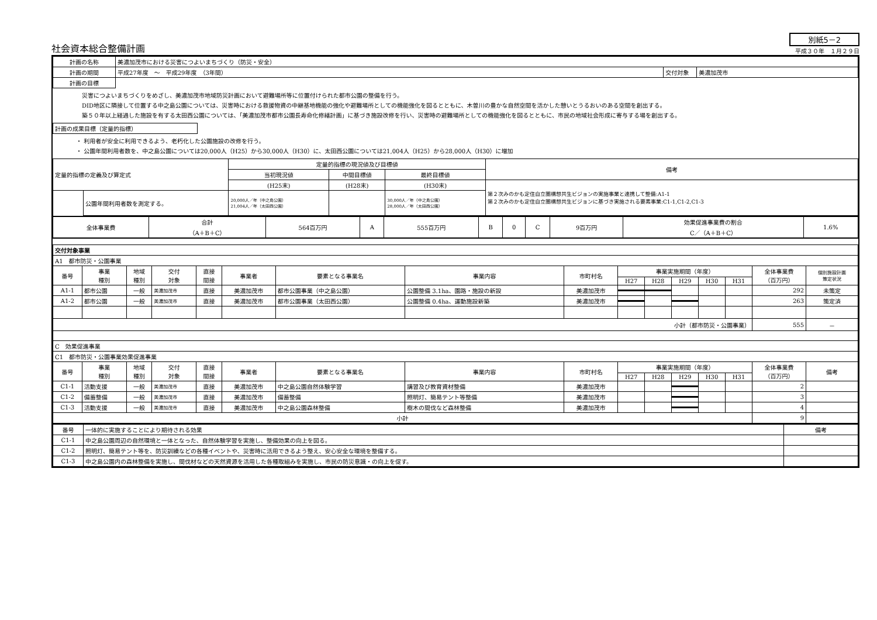社会資本総合整備計画
別紙5－2
平成３０年　１月２９日
| 計画の名称 | 美濃加茂市における災害につよいまちづくり（防災・安全） | | |
| 計画の期間 | 平成27年度 ～ 平成29年度 （3年間） | 交付対象 | 美濃加茂市 |
| 計画の目標 | | | |
災害につよいまちづくりをめざし、美濃加茂市地域防災計画において避難場所等に位置付けられた都市公園の整備を行う。
DID地区に隣接して位置する中之島公園については、災害時における救援物資の中継基地機能の強化や避難場所としての機能強化を図るとともに、木曽川の豊かな自然空間を活かした憩いとうるおいのある空間を創出する。
築５０年以上経過した施設を有する太田西公園については、「美濃加茂市都市公園長寿命化修繕計画」に基づき施設改修を行い、災害時の避難場所としての機能強化を図るとともに、市民の地域社会形成に寄与する場を創出する。
| 計画の成果目標（定量的指標） | |
・ 利用者が安全に利用できるよう、老朽化した公園施設の改修を行う。
・ 公園年間利用者数を、中之島公園については20,000人（H25）から30,000人（H30）に、太田西公園については21,004人（H25）から28,000人（H30）に増加
| 定量的指標の定義及び算定式 | | 定量的指標の現況値及び目標値 | | | 備考 |
| | | 当初現況値 | 中間目標値 | 最終目標値 | |
| | | (H25末) | (H28末) | (H30末) | 第２次みのかも定住自立圏構想共生ビジョンの実施事業と連携して整備:A1-1 第２次みのかも定住自立圏構想共生ビジョンに基づき実施される要素事業:C1-1,C1-2,C1-3 |
| | 公園年間利用者数を測定する。 | 20,000人／年（中之島公園） 21,004人／年（太田西公園） | | 30,000人／年（中之島公園） 28,000人／年（太田西公園） | |
| 全体事業費 | 合計 （A＋B＋C） | 564百万円 | A | 555百万円 | B | 0 | C | 9百万円 | 効果促進事業費の割合 C／（A＋B＋C） | 1.6% |
| 交付対象事業 | | | | | | | | | | | | | | | |
| A1 都市防災・公園事業 | | | | | | | | | | | | | | | |
| 番号 | 事業 種別 | 地域 種別 | 交付 対象 | 直接 間接 | 事業者 | 要素となる事業名 | 事業内容 | 市町村名 | 事業実施期間（年度） | | | | | 全体事業費 （百万円） | 個別施設計画 策定状況 |
| | | | | | | | | | H27 | H28 | H29 | H30 | H31 | | |
| A1-1 | 都市公園 | 一般 | 美濃加茂市 | 直接 | 美濃加茂市 | 都市公園事業（中之島公園） | 公園整備 3.1ha、園路・施設の新設 | 美濃加茂市 | | | | | | 292 | 未策定 |
| A1-2 | 都市公園 | 一般 | 美濃加茂市 | 直接 | 美濃加茂市 | 都市公園事業（太田西公園） | 公園整備 0.4ha、運動施設新築 | 美濃加茂市 | | | | | | 263 | 策定済 |
| 小計（都市防災・公園事業） | | | | | | | | | | | | | | 555 | － |
| C 効果促進事業 | | | | | | | | | | | | | | | |
| C1 都市防災・公園事業効果促進事業 | | | | | | | | | | | | | | | |
| 番号 | 事業 種別 | 地域 種別 | 交付 対象 | 直接 間接 | 事業者 | 要素となる事業名 | 事業内容 | 市町村名 | 事業実施期間（年度） | | | | | 全体事業費 （百万円） | 備考 |
| | | | | | | | | | H27 | H28 | H29 | H30 | H31 | | |
| C1-1 | 活動支援 | 一般 | 美濃加茂市 | 直接 | 美濃加茂市 | 中之島公園自然体験学習 | 講習及び教育資材整備 | 美濃加茂市 | | | | | | 2 | |
| C1-2 | 備蓄整備 | 一般 | 美濃加茂市 | 直接 | 美濃加茂市 | 備蓄整備 | 照明灯、簡易テント等整備 | 美濃加茂市 | | | | | | 3 | |
| C1-3 | 活動支援 | 一般 | 美濃加茂市 | 直接 | 美濃加茂市 | 中之島公園森林整備 | 樹木の間伐など森林整備 | 美濃加茂市 | | | | | | 4 | |
| 小計 | | | | | | | | | | | | | | 9 | |
| 番号 | 一体的に実施することにより期待される効果 | 備考 |
| C1-1 | 中之島公園周辺の自然環境と一体となった、自然体験学習を実施し、整備効果の向上を図る。 | |
| C1-2 | 照明灯、簡易テント等を、防災訓練などの各種イベントや、災害時に活用できるよう整え、安心安全な環境を整備する。 | |
| C1-3 | 中之島公園内の森林整備を実施し、間伐材などの天然資源を活用した各種取組みを実施し、市民の防災意識・の向上を促す。 | |